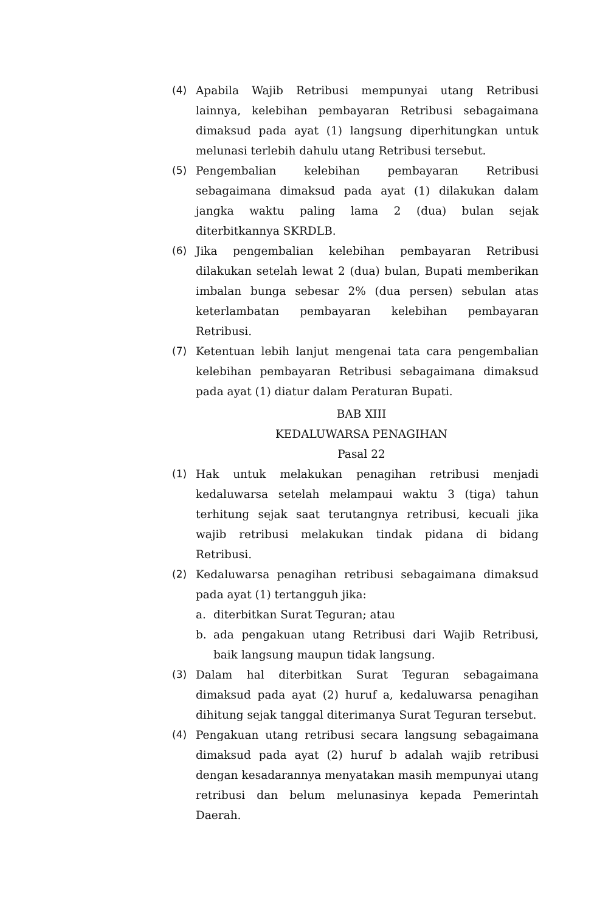(4) Apabila Wajib Retribusi mempunyai utang Retribusi lainnya, kelebihan pembayaran Retribusi sebagaimana dimaksud pada ayat (1) langsung diperhitungkan untuk melunasi terlebih dahulu utang Retribusi tersebut.
(5) Pengembalian kelebihan pembayaran Retribusi sebagaimana dimaksud pada ayat (1) dilakukan dalam jangka waktu paling lama 2 (dua) bulan sejak diterbitkannya SKRDLB.
(6) Jika pengembalian kelebihan pembayaran Retribusi dilakukan setelah lewat 2 (dua) bulan, Bupati memberikan imbalan bunga sebesar 2% (dua persen) sebulan atas keterlambatan pembayaran kelebihan pembayaran Retribusi.
(7) Ketentuan lebih lanjut mengenai tata cara pengembalian kelebihan pembayaran Retribusi sebagaimana dimaksud pada ayat (1) diatur dalam Peraturan Bupati.
BAB XIII
KEDALUWARSA PENAGIHAN
Pasal 22
(1) Hak untuk melakukan penagihan retribusi menjadi kedaluwarsa setelah melampaui waktu 3 (tiga) tahun terhitung sejak saat terutangnya retribusi, kecuali jika wajib retribusi melakukan tindak pidana di bidang Retribusi.
(2) Kedaluwarsa penagihan retribusi sebagaimana dimaksud pada ayat (1) tertangguh jika:
a. diterbitkan Surat Teguran; atau
b. ada pengakuan utang Retribusi dari Wajib Retribusi, baik langsung maupun tidak langsung.
(3) Dalam hal diterbitkan Surat Teguran sebagaimana dimaksud pada ayat (2) huruf a, kedaluwarsa penagihan dihitung sejak tanggal diterimanya Surat Teguran tersebut.
(4) Pengakuan utang retribusi secara langsung sebagaimana dimaksud pada ayat (2) huruf b adalah wajib retribusi dengan kesadarannya menyatakan masih mempunyai utang retribusi dan belum melunasinya kepada Pemerintah Daerah.